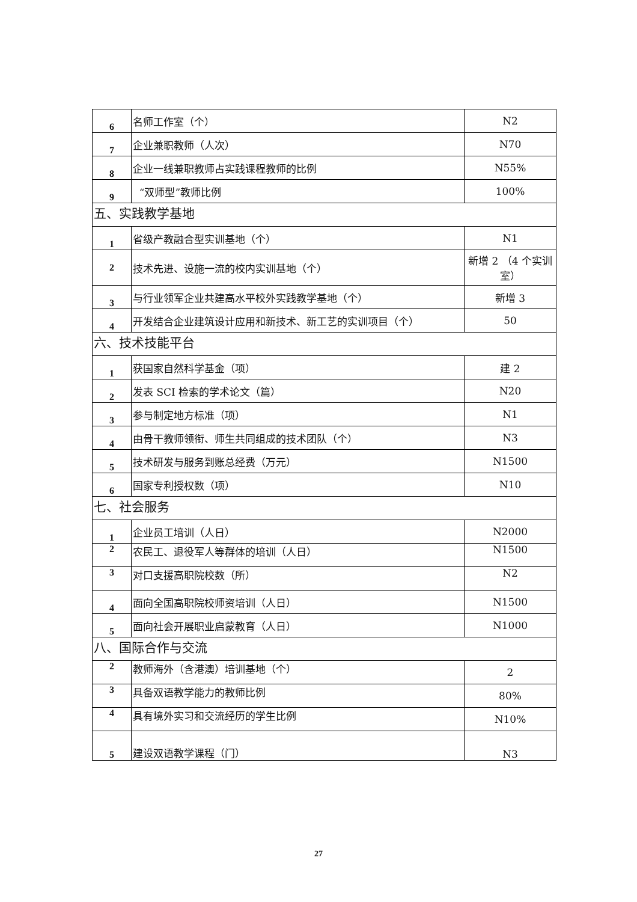| 6 | 名师工作室（个） | N2 |
| 7 | 企业兼职教师（人次） | N70 |
| 8 | 企业一线兼职教师占实践课程教师的比例 | N55% |
| 9 | “双师型”教师比例 | 100% |
| 五、实践教学基地 | | |
| 1 | 省级产教融合型实训基地（个） | N1 |
| 2 | 技术先进、设施一流的校内实训基地（个） | 新增 2 （4 个实训室） |
| 3 | 与行业领军企业共建高水平校外实践教学基地（个） | 新增 3 |
| 4 | 开发结合企业建筑设计应用和新技术、新工艺的实训项目（个） | 50 |
| 六、技术技能平台 | | |
| 1 | 获国家自然科学基金（项） | 建 2 |
| 2 | 发表 SCI 检索的学术论文（篇） | N20 |
| 3 | 参与制定地方标准（项） | N1 |
| 4 | 由骨干教师领衔、师生共同组成的技术团队（个） | N3 |
| 5 | 技术研发与服务到账总经费（万元） | N1500 |
| 6 | 国家专利授权数（项） | N10 |
| 七、社会服务 | | |
| 1 | 企业员工培训（人日） | N2000 |
| 2 | 农民工、退役军人等群体的培训（人日） | N1500 |
| 3 | 对口支援高职院校数（所） | N2 |
| 4 | 面向全国高职院校师资培训（人日） | N1500 |
| 5 | 面向社会开展职业启蒙教育（人日） | N1000 |
| 八、国际合作与交流 | | |
| 2 | 教师海外（含港澳）培训基地（个） | 2 |
| 3 | 具备双语教学能力的教师比例 | 80% |
| 4 | 具有境外实习和交流经历的学生比例 | N10% |
| 5 | 建设双语教学课程（门） | N3 |
27